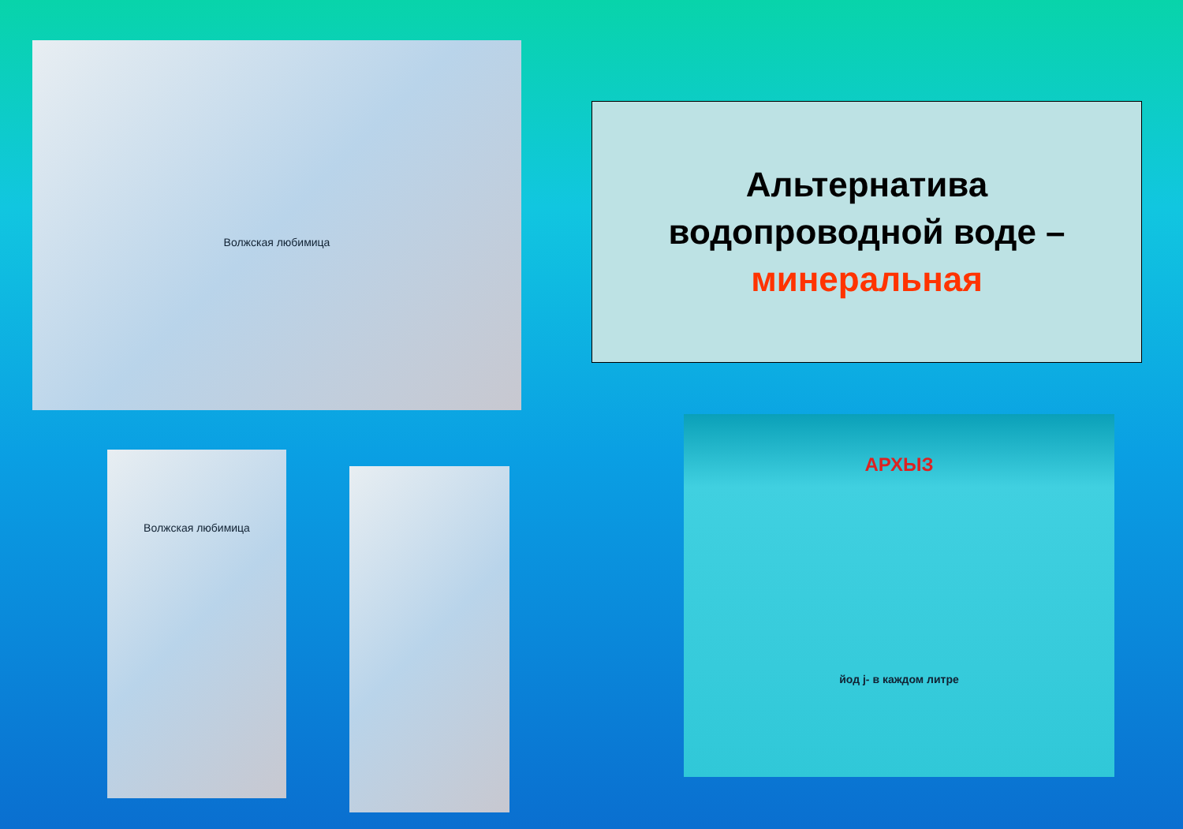Волжская любимица
Альтернатива
водопроводной воде –
минеральная
Волжская любимица
АРХЫЗ
йод j- в каждом литре